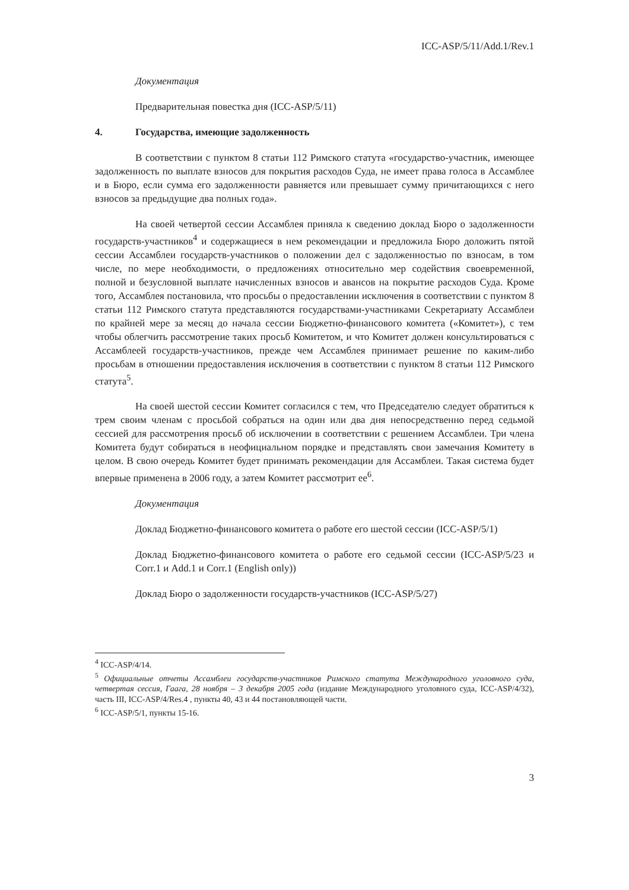ICC-ASP/5/11/Add.1/Rev.1
Документация
Предварительная повестка дня (ICC-ASP/5/11)
4. Государства, имеющие задолженность
В соответствии с пунктом 8 статьи 112 Римского статута «государство-участник, имеющее задолженность по выплате взносов для покрытия расходов Суда, не имеет права голоса в Ассамблее и в Бюро, если сумма его задолженности равняется или превышает сумму причитающихся с него взносов за предыдущие два полных года».
На своей четвертой сессии Ассамблея приняла к сведению доклад Бюро о задолженности государств-участников<sup>4</sup> и содержащиеся в нем рекомендации и предложила Бюро доложить пятой сессии Ассамблеи государств-участников о положении дел с задолженностью по взносам, в том числе, по мере необходимости, о предложениях относительно мер содействия своевременной, полной и безусловной выплате начисленных взносов и авансов на покрытие расходов Суда. Кроме того, Ассамблея постановила, что просьбы о предоставлении исключения в соответствии с пунктом 8 статьи 112 Римского статута представляются государствами-участниками Секретариату Ассамблеи по крайней мере за месяц до начала сессии Бюджетно-финансового комитета («Комитет»), с тем чтобы облегчить рассмотрение таких просьб Комитетом, и что Комитет должен консультироваться с Ассамблеей государств-участников, прежде чем Ассамблея принимает решение по каким-либо просьбам в отношении предоставления исключения в соответствии с пунктом 8 статьи 112 Римского статута<sup>5</sup>.
На своей шестой сессии Комитет согласился с тем, что Председателю следует обратиться к трем своим членам с просьбой собраться на один или два дня непосредственно перед седьмой сессией для рассмотрения просьб об исключении в соответствии с решением Ассамблеи. Три члена Комитета будут собираться в неофициальном порядке и представлять свои замечания Комитету в целом. В свою очередь Комитет будет принимать рекомендации для Ассамблеи. Такая система будет впервые применена в 2006 году, а затем Комитет рассмотрит ее<sup>6</sup>.
Документация
Доклад Бюджетно-финансового комитета о работе его шестой сессии (ICC-ASP/5/1)
Доклад Бюджетно-финансового комитета о работе его седьмой сессии (ICC-ASP/5/23 и Corr.1 и Add.1 и Corr.1 (English only))
Доклад Бюро о задолженности государств-участников (ICC-ASP/5/27)
<sup>4</sup> ICC-ASP/4/14.
<sup>5</sup> Официальные отчеты Ассамблеи государств-участников Римского статута Международного уголовного суда, четвертая сессия, Гаага, 28 ноября – 3 декабря 2005 года (издание Международного уголовного суда, ICC-ASP/4/32), часть III, ICC-ASP/4/Res.4 , пункты 40, 43 и 44 постановляющей части.
<sup>6</sup> ICC-ASP/5/1, пункты 15-16.
3